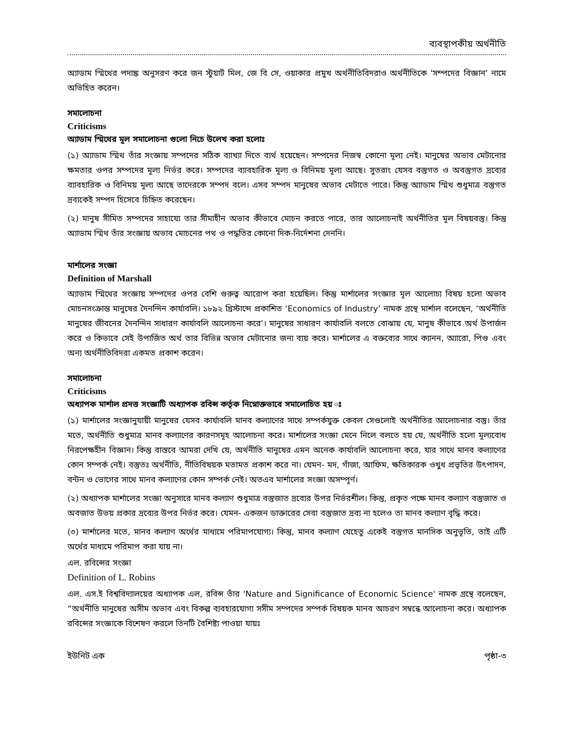ব্যবস্থাপকীয় অর্থনীতি
অ্যাডাম স্মিথের পদাঙ্ক অনুসরণ করে জন স্টুয়ার্ট মিল, জে বি সে, ওয়াকার প্রমুখ অর্থনীতিবিদরাও অর্থনীতিকে ‘সম্পদের বিজ্ঞান’ নামে অভিহিত করেন।
সমালোচনা
Criticisms
অ্যাডাম স্মিথের মূল সমালোচনা গুলো নিচে উলেখ করা হলোঃ
(১) অ্যাডাম স্মিথ তাঁর সংজ্ঞায় সম্পদের সঠিক ব্যাখ্যা দিতে ব্যর্থ হয়েছেন। সম্পদের নিজস্ব কোনো মূল্য নেই। মানুষের অভাব মেটানোর ক্ষমতার ওপর সম্পদের মূল্য নির্ভর করে। সম্পদের ব্যাবহারিক মূল্য ও বিনিময় মূল্য আছে। সুতরাং যেসব বস্তুগত ও অবস্তুগত দ্রব্যের ব্যাবহারিক ও বিনিময় মূল্য আছে তাদেরকে সম্পদ বলে। এসব সম্পদ মানুষের অভাব মেটাতে পারে। কিন্তু অ্যাডাম স্মিথ শুধুমাত্র বস্তুগত দ্রব্যকেই সম্পদ হিসেবে চিহ্নিত করেছেন।
(২) মানুষ সীমিত সম্পদের সাহায্যে তার সীমাহীন অভাব কীভাবে মোচন করতে পারে, তার আলোচনাই অর্থনীতির মূল বিষয়বস্তু। কিন্তু অ্যাডাম স্মিথ তাঁর সংজ্ঞায় অভাব মোচনের পথ ও পদ্ধতির কোনো দিক-নির্দেশনা দেননি।
মার্শালের সংজ্ঞা
Definition of Marshall
অ্যাডাম স্মিথের সংজ্ঞায় সম্পদের ওপর বেশি গুরুত্ব আরোপ করা হয়েছিল। কিন্তু মার্শালের সংজ্ঞার মূল আলোচ্য বিষয় হলো অভাব মোচনসংক্রান্ত মানুষের দৈনন্দিন কার্যাবলি। ১৮৯২ খ্রিস্টাব্দে প্রকাশিত ‘Economics of Industry’ নামক গ্রন্থে মার্শাল বলেছেন, ‘অর্থনীতি মানুষের জীবনের দৈনন্দিন সাধারণ কার্যাবলি আলোচনা করে’। মানুষের সাধারণ কার্যাবলি বলতে বোঝায় যে, মানুষ কীভাবে অর্থ উপার্জন করে ও কিভাবে সেই উপার্জিত অর্থ তার বিভিন্ন অভাব মেটানোর জন্য ব্যয় করে। মার্শালের এ বক্তব্যের সাথে ক্যানন, অ্যারো, পিগু এবং অন্য অর্থনীতিবিদরা একমত প্রকাশ করেন।
সমালোচনা
Criticisms
অধ্যাপক মার্শাল প্রদত্ত সংজ্ঞাটি অধ্যাপক রবিন্স কর্তৃক নিম্নোক্তভাবে সমালোচিত হয় ঃ
(১) মার্শালের সংজ্ঞানুযায়ী মানুষের যেসব কার্যাবলি মানব কল্যাণের সাথে সম্পর্কযুক্ত কেবল সেগুলোই অর্থনীতির আলোচনার বস্তু। তাঁর মতে, অর্থনীতি শুধুমাত্র মানব কল্যাণের কারণসমূহ আলোচনা করে। মার্শালের সংজ্ঞা মেনে নিলে বলতে হয় যে, অর্থনীতি হলো মূল্যবোধ নিরপেক্ষহীন বিজ্ঞান। কিন্তু বাস্তবে আমরা দেখি যে, অর্থনীতি মানুষের এমন অনেক কার্যাবলি আলোচনা করে, যার সাথে মানব কল্যাণের কোন সম্পর্ক নেই। বস্তুতঃ অর্থনীতি, নীতিবিষয়ক মতামত প্রকাশ করে না। যেমন- মদ, গাঁজা, আফিম, ক্ষতিকারক ওখুধ প্রভৃতির উৎপাদন, বন্টন ও ভোগের সাথে মানব কল্যাণের কোন সম্পর্ক নেই। অতএব মার্শালের সংজ্ঞা অসম্পূর্ণ।
(২) অধ্যাপক মার্শালের সংজ্ঞা অনুসারে মানব কল্যাণ শুধুমাত্র বস্তুজাত দ্রব্যের উপর নির্ভরশীল। কিন্তু, প্রকৃত পক্ষে মানব কল্যাণ বস্তুজাত ও অবজাত উভয় প্রকার দ্রব্যের উপর নির্ভর করে। যেমন- একজন ডাক্তারের সেবা বস্তুজাত দ্রব্য না হলেও তা মানব কল্যাণ বৃদ্ধি করে।
(৩) মার্শালের মতে, মানব কল্যাণ অর্থের মাধ্যমে পরিমাপযোগ্য। কিন্তু, মানব কল্যাণ যেহেতু একেই বস্তুগত মানসিক অনুভূতি, তাই এটি অর্থের মাধ্যমে পরিমাপ করা যায় না।
এল. রবিন্সের সংজ্ঞা
Definition of L. Robins
এল. এস.ই বিশ্ববিদ্যালয়ের অধ্যাপক এল, রবিন্স তাঁর 'Nature and Significance of Economic Science' নামক গ্রন্থে বলেছেন, “অর্থনীতি মানুষের অসীম অভাব এবং বিকল্প ব্যবহারযোগ্য সসীম সম্পদের সম্পর্ক বিষয়ক মানব আচরণ সম্বন্ধে আলোচনা করে। অধ্যাপক রবিন্সের সংজ্ঞাকে বিশেষণ করলে তিনটি বৈশিষ্ট্য পাওয়া যায়ঃ
ইউনিট এক পৃষ্ঠা-৩